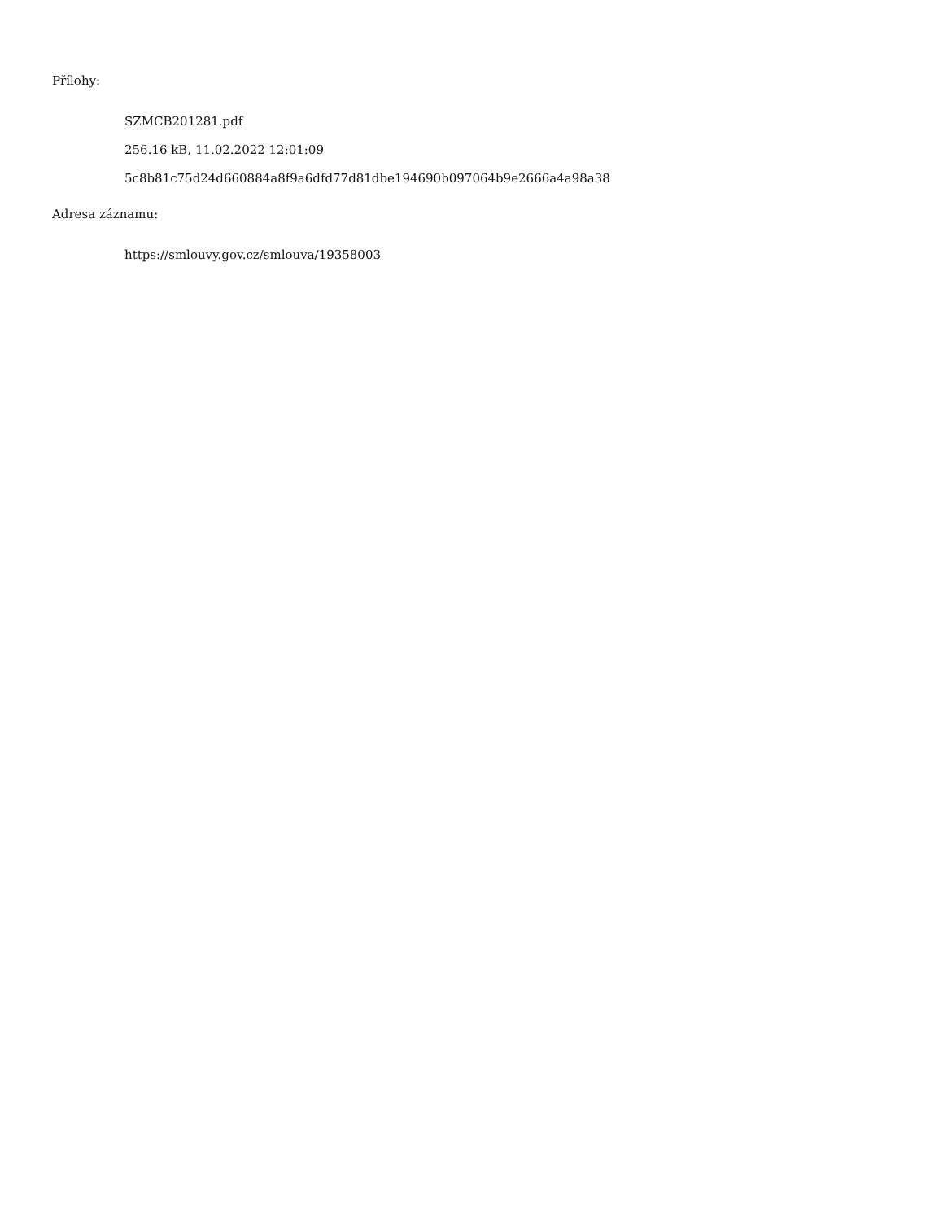Přílohy:
SZMCB201281.pdf
256.16 kB, 11.02.2022 12:01:09
5c8b81c75d24d660884a8f9a6dfd77d81dbe194690b097064b9e2666a4a98a38
Adresa záznamu:
https://smlouvy.gov.cz/smlouva/19358003